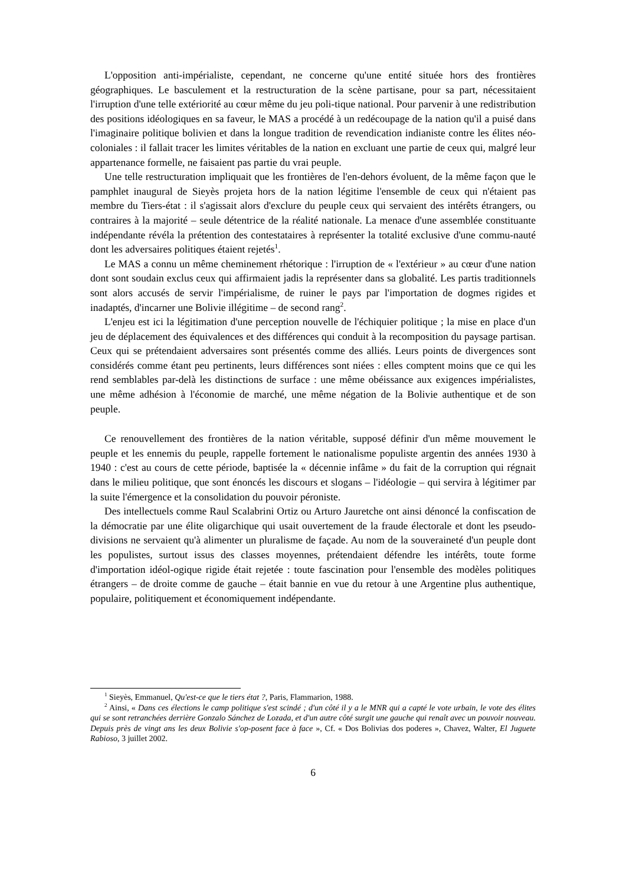L'opposition anti-impérialiste, cependant, ne concerne qu'une entité située hors des frontières géographiques. Le basculement et la restructuration de la scène partisane, pour sa part, nécessitaient l'irruption d'une telle extériorité au cœur même du jeu poli-tique national. Pour parvenir à une redistribution des positions idéologiques en sa faveur, le MAS a procédé à un redécoupage de la nation qu'il a puisé dans l'imaginaire politique bolivien et dans la longue tradition de revendication indianiste contre les élites néo-coloniales : il fallait tracer les limites véritables de la nation en excluant une partie de ceux qui, malgré leur appartenance formelle, ne faisaient pas partie du vrai peuple.
Une telle restructuration impliquait que les frontières de l'en-dehors évoluent, de la même façon que le pamphlet inaugural de Sieyès projeta hors de la nation légitime l'ensemble de ceux qui n'étaient pas membre du Tiers-état : il s'agissait alors d'exclure du peuple ceux qui servaient des intérêts étrangers, ou contraires à la majorité – seule détentrice de la réalité nationale. La menace d'une assemblée constituante indépendante révéla la prétention des contestataires à représenter la totalité exclusive d'une commu-nauté dont les adversaires politiques étaient rejetés<sup>1</sup>.
Le MAS a connu un même cheminement rhétorique : l'irruption de « l'extérieur » au cœur d'une nation dont sont soudain exclus ceux qui affirmaient jadis la représenter dans sa globalité. Les partis traditionnels sont alors accusés de servir l'impérialisme, de ruiner le pays par l'importation de dogmes rigides et inadaptés, d'incarner une Bolivie illégitime – de second rang<sup>2</sup>.
L'enjeu est ici la légitimation d'une perception nouvelle de l'échiquier politique ; la mise en place d'un jeu de déplacement des équivalences et des différences qui conduit à la recomposition du paysage partisan. Ceux qui se prétendaient adversaires sont présentés comme des alliés. Leurs points de divergences sont considérés comme étant peu pertinents, leurs différences sont niées : elles comptent moins que ce qui les rend semblables par-delà les distinctions de surface : une même obéissance aux exigences impérialistes, une même adhésion à l'économie de marché, une même négation de la Bolivie authentique et de son peuple.
Ce renouvellement des frontières de la nation véritable, supposé définir d'un même mouvement le peuple et les ennemis du peuple, rappelle fortement le nationalisme populiste argentin des années 1930 à 1940 : c'est au cours de cette période, baptisée la « décennie infâme » du fait de la corruption qui régnait dans le milieu politique, que sont énoncés les discours et slogans – l'idéologie – qui servira à légitimer par la suite l'émergence et la consolidation du pouvoir péroniste.
Des intellectuels comme Raul Scalabrini Ortiz ou Arturo Jauretche ont ainsi dénoncé la confiscation de la démocratie par une élite oligarchique qui usait ouvertement de la fraude électorale et dont les pseudo-divisions ne servaient qu'à alimenter un pluralisme de façade. Au nom de la souveraineté d'un peuple dont les populistes, surtout issus des classes moyennes, prétendaient défendre les intérêts, toute forme d'importation idéol-ogique rigide était rejetée : toute fascination pour l'ensemble des modèles politiques étrangers – de droite comme de gauche – était bannie en vue du retour à une Argentine plus authentique, populaire, politiquement et économiquement indépendante.
<sup>1</sup> Sieyès, Emmanuel, Qu'est-ce que le tiers état ?, Paris, Flammarion, 1988.
<sup>2</sup> Ainsi, « Dans ces élections le camp politique s'est scindé ; d'un côté il y a le MNR qui a capté le vote urbain, le vote des élites qui se sont retranchées derrière Gonzalo Sánchez de Lozada, et d'un autre côté surgit une gauche qui renaît avec un pouvoir nouveau. Depuis près de vingt ans les deux Bolivie s'op-posent face à face », Cf. « Dos Bolivias dos poderes », Chavez, Walter, El Juguete Rabioso, 3 juillet 2002.
6